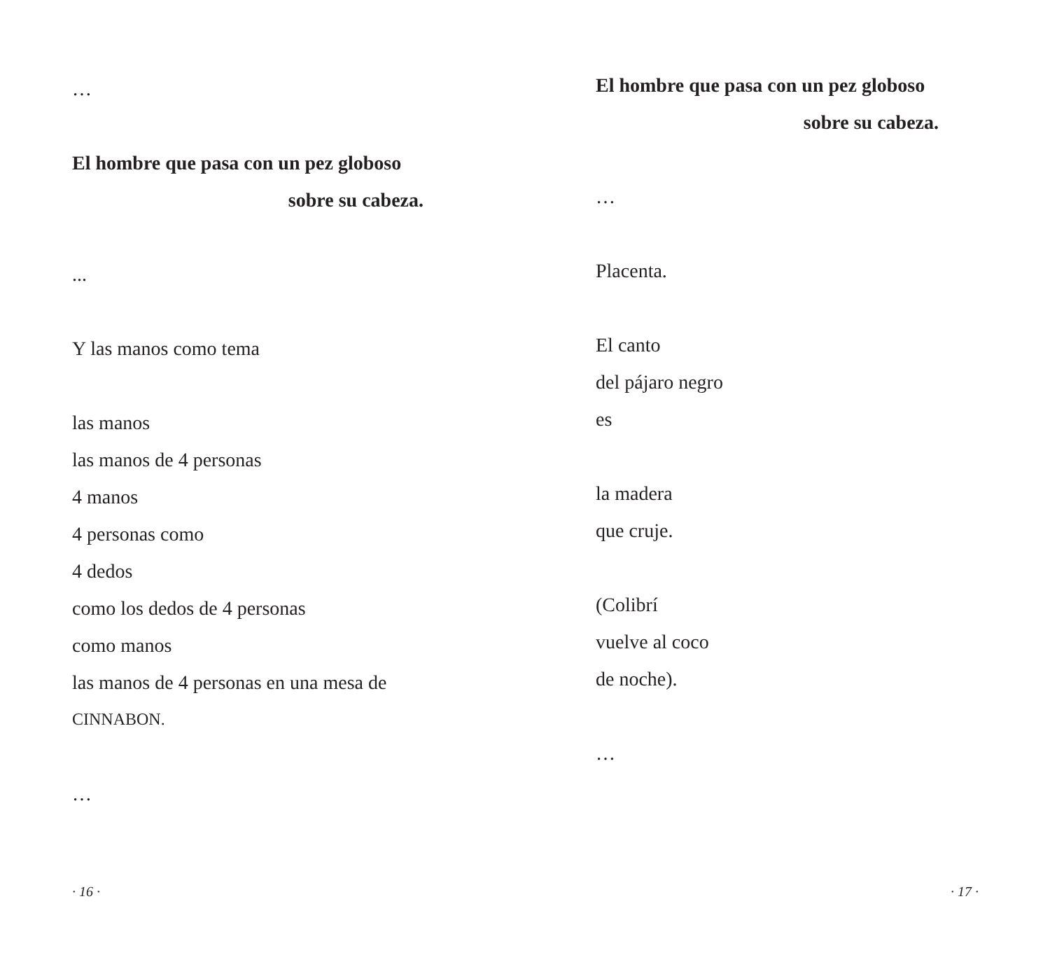…
El hombre que pasa con un pez globoso
sobre su cabeza.
...
Y las manos como tema
las manos
las manos de 4 personas
4 manos
4 personas como
4 dedos
como los dedos de 4 personas
como manos
las manos de 4 personas en una mesa de
CINNABON.
…
· 16 ·
El hombre que pasa con un pez globoso
sobre su cabeza.
…
Placenta.
El canto
del pájaro negro
es
la madera
que cruje.
(Colibrí
vuelve al coco
de noche).
…
· 17 ·